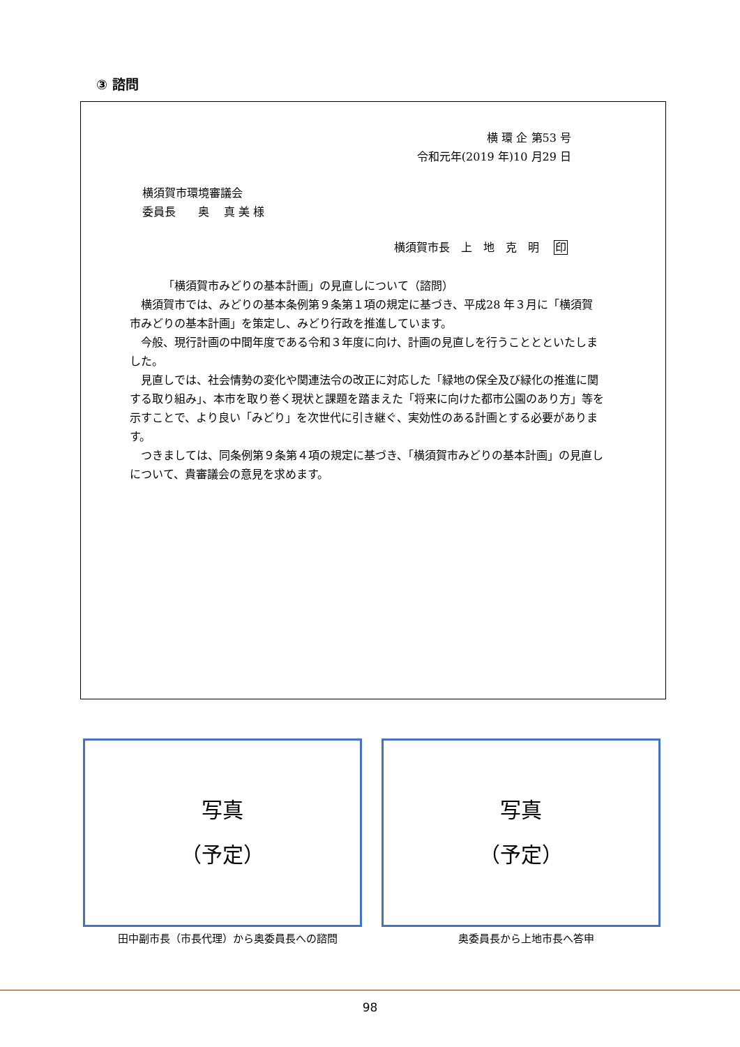③ 諮問
横 環 企 第53 号
令和元年(2019 年)10 月29 日
横須賀市環境審議会
委員長　　奥　 真 美 様
横須賀市長　上　地　克　明　 印
「横須賀市みどりの基本計画」の見直しについて（諮問）
横須賀市では、みどりの基本条例第９条第１項の規定に基づき、平成28 年３月に「横須賀市みどりの基本計画」を策定し、みどり行政を推進しています。
今般、現行計画の中間年度である令和３年度に向け、計画の見直しを行うこととといたしました。
見直しでは、社会情勢の変化や関連法令の改正に対応した「緑地の保全及び緑化の推進に関する取り組み」、本市を取り巻く現状と課題を踏まえた「将来に向けた都市公園のあり方」等を示すことで、より良い「みどり」を次世代に引き継ぐ、実効性のある計画とする必要があります。
つきましては、同条例第９条第４項の規定に基づき、「横須賀市みどりの基本計画」の見直しについて、貴審議会の意見を求めます。
写真
（予定）
写真
（予定）
田中副市長（市長代理）から奥委員長への諮問 奥委員長から上地市長へ答申
98